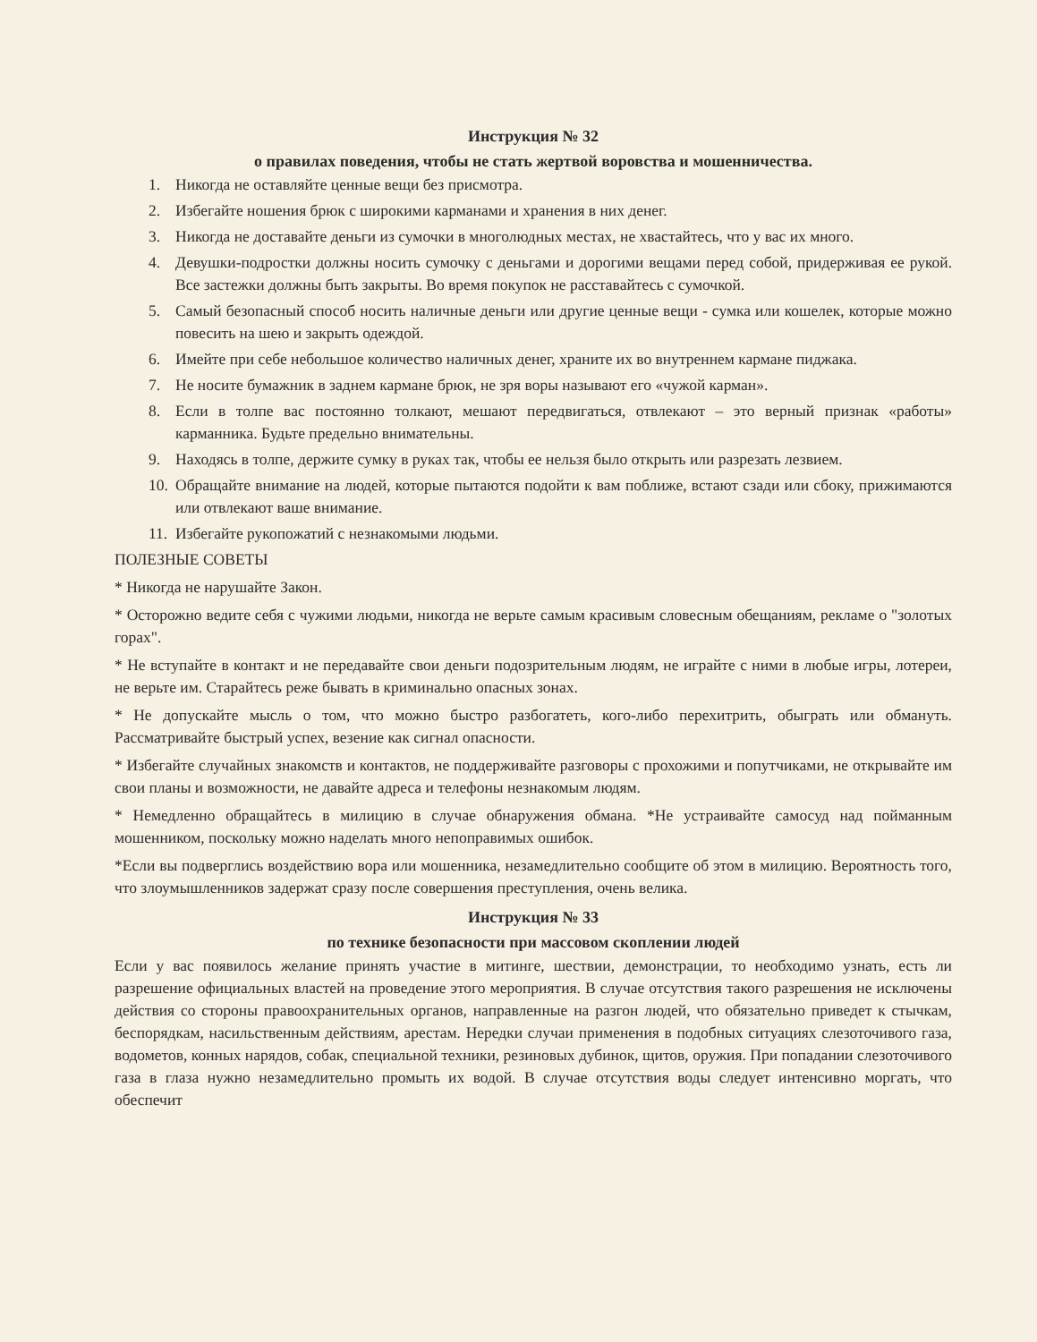Инструкция № 32
о правилах поведения, чтобы не стать жертвой воровства и мошенничества.
1. Никогда не оставляйте ценные вещи без присмотра.
2. Избегайте ношения брюк с широкими карманами и хранения в них денег.
3. Никогда не доставайте деньги из сумочки в многолюдных местах, не хвастайтесь, что у вас их много.
4. Девушки-подростки должны носить сумочку с деньгами и дорогими вещами перед собой, придерживая ее рукой. Все застежки должны быть закрыты. Во время покупок не расставайтесь с сумочкой.
5. Самый безопасный способ носить наличные деньги или другие ценные вещи - сумка или кошелек, которые можно повесить на шею и закрыть одеждой.
6. Имейте при себе небольшое количество наличных денег, храните их во внутреннем кармане пиджака.
7. Не носите бумажник в заднем кармане брюк, не зря воры называют его «чужой карман».
8. Если в толпе вас постоянно толкают, мешают передвигаться, отвлекают – это верный признак «работы» карманника. Будьте предельно внимательны.
9. Находясь в толпе, держите сумку в руках так, чтобы ее нельзя было открыть или разрезать лезвием.
10. Обращайте внимание на людей, которые пытаются подойти к вам поближе, встают сзади или сбоку, прижимаются или отвлекают ваше внимание.
11. Избегайте рукопожатий с незнакомыми людьми.
ПОЛЕЗНЫЕ СОВЕТЫ
* Никогда не нарушайте Закон.
* Осторожно ведите себя с чужими людьми, никогда не верьте самым красивым словесным обещаниям, рекламе о "золотых горах".
* Не вступайте в контакт и не передавайте свои деньги подозрительным людям, не играйте с ними в любые игры, лотереи, не верьте им. Старайтесь реже бывать в криминально опасных зонах.
* Не допускайте мысль о том, что можно быстро разбогатеть, кого-либо перехитрить, обыграть или обмануть. Рассматривайте быстрый успех, везение как сигнал опасности.
* Избегайте случайных знакомств и контактов, не поддерживайте разговоры с прохожими и попутчиками, не открывайте им свои планы и возможности, не давайте адреса и телефоны незнакомым людям.
* Немедленно обращайтесь в милицию в случае обнаружения обмана. *Не устраивайте самосуд над пойманным мошенником, поскольку можно наделать много непоправимых ошибок.
*Если вы подверглись воздействию вора или мошенника, незамедлительно сообщите об этом в милицию. Вероятность того, что злоумышленников задержат сразу после совершения преступления, очень велика.
Инструкция № 33
по технике безопасности при массовом скоплении людей
Если у вас появилось желание принять участие в митинге, шествии, демонстрации, то необходимо узнать, есть ли разрешение официальных властей на проведение этого мероприятия. В случае отсутствия такого разрешения не исключены действия со стороны правоохранительных органов, направленные на разгон людей, что обязательно приведет к стычкам, беспорядкам, насильственным действиям, арестам. Нередки случаи применения в подобных ситуациях слезоточивого газа, водометов, конных нарядов, собак, специальной техники, резиновых дубинок, щитов, оружия. При попадании слезоточивого газа в глаза нужно незамедлительно промыть их водой. В случае отсутствия воды следует интенсивно моргать, что обеспечит